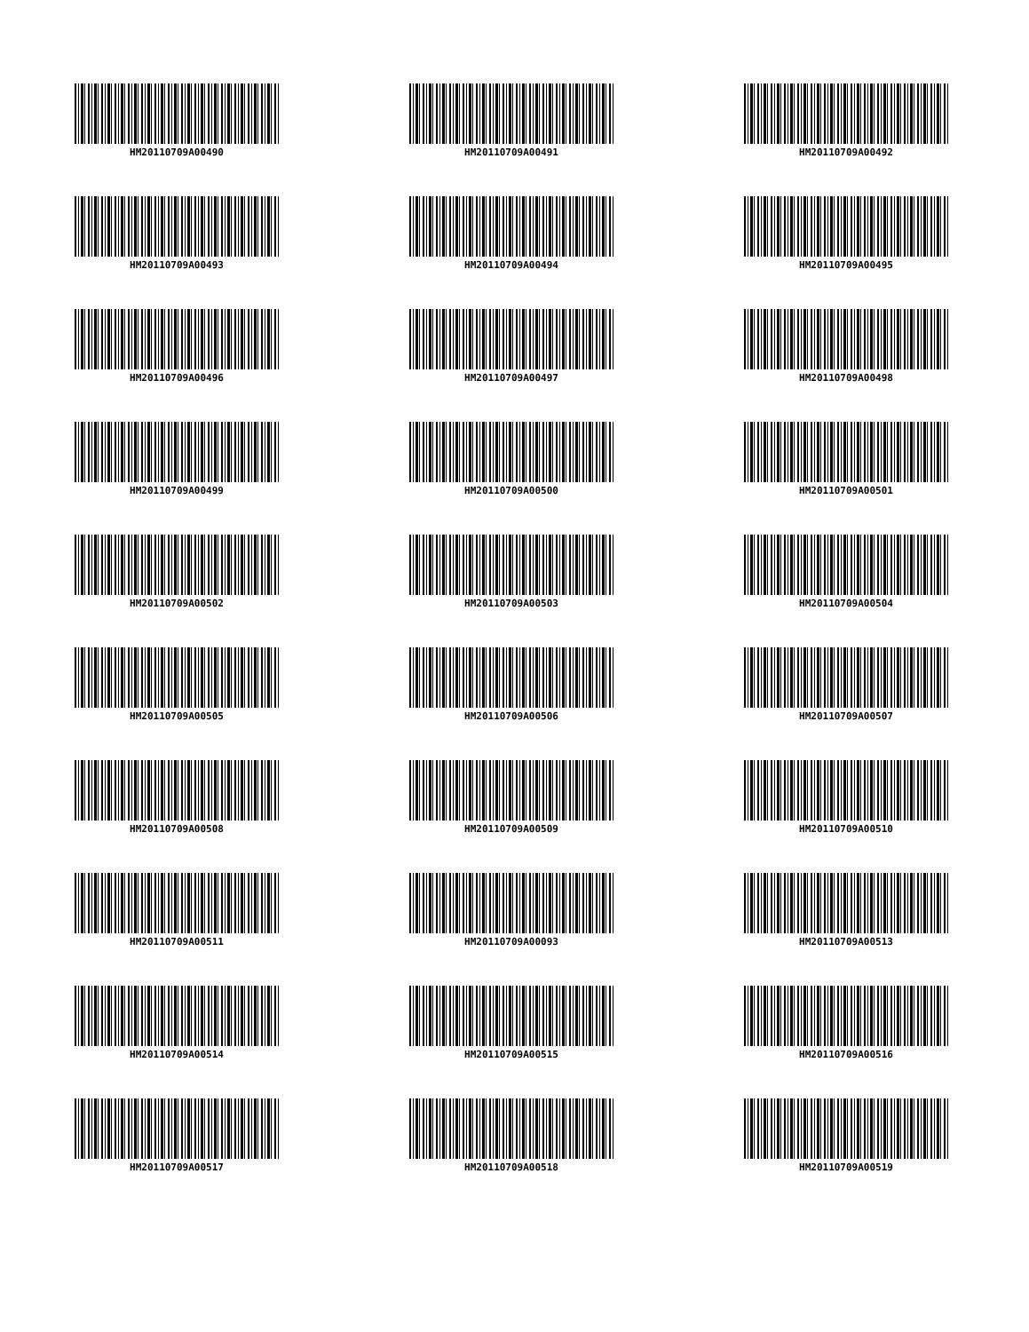HM20110709A00490
HM20110709A00491
HM20110709A00492
HM20110709A00493
HM20110709A00494
HM20110709A00495
HM20110709A00496
HM20110709A00497
HM20110709A00498
HM20110709A00499
HM20110709A00500
HM20110709A00501
HM20110709A00502
HM20110709A00503
HM20110709A00504
HM20110709A00505
HM20110709A00506
HM20110709A00507
HM20110709A00508
HM20110709A00509
HM20110709A00510
HM20110709A00511
HM20110709A00093
HM20110709A00513
HM20110709A00514
HM20110709A00515
HM20110709A00516
HM20110709A00517
HM20110709A00518
HM20110709A00519